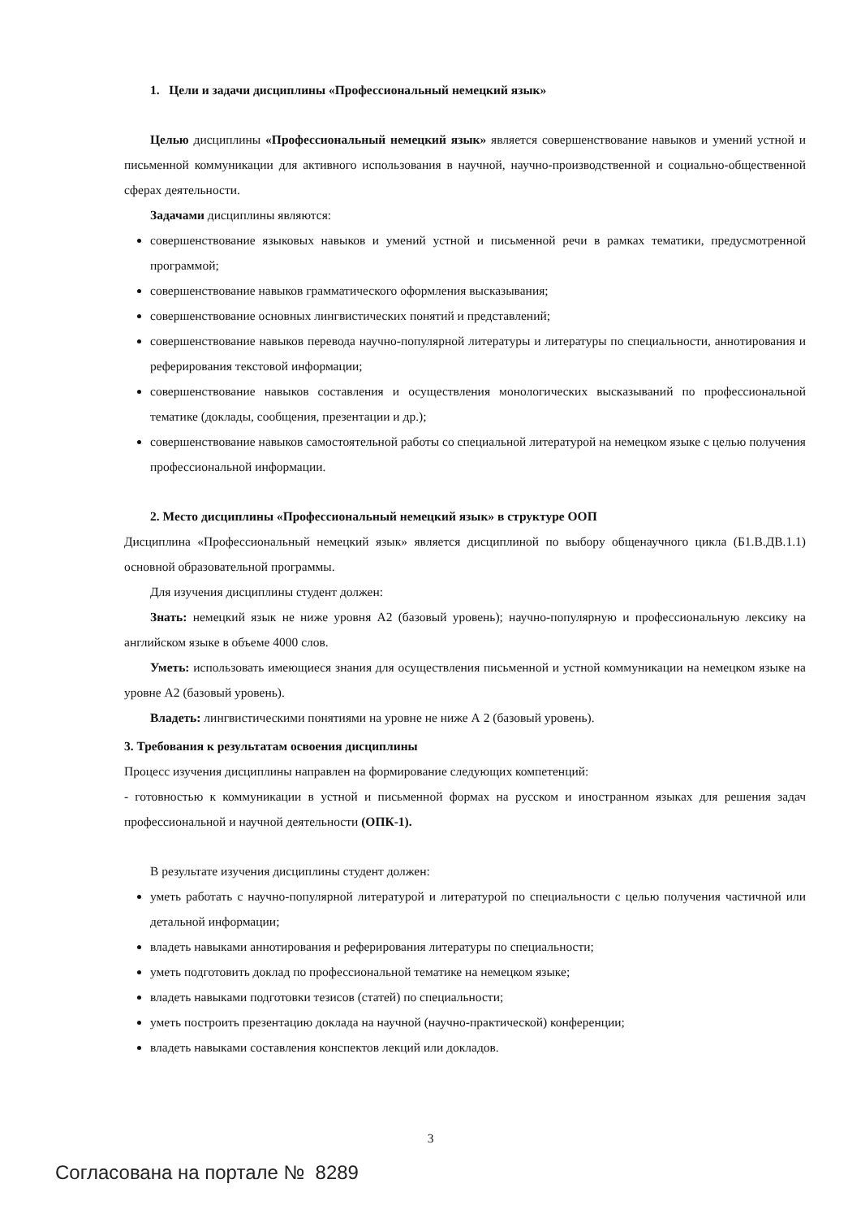1. Цели и задачи дисциплины «Профессиональный немецкий язык»
Целью дисциплины «Профессиональный немецкий язык» является совершенствование навыков и умений устной и письменной коммуникации для активного использования в научной, научно-производственной и социально-общественной сферах деятельности.
Задачами дисциплины являются:
совершенствование языковых навыков и умений устной и письменной речи в рамках тематики, предусмотренной программой;
совершенствование навыков грамматического оформления высказывания;
совершенствование основных лингвистических понятий и представлений;
совершенствование навыков перевода научно-популярной литературы и литературы по специальности, аннотирования и реферирования текстовой информации;
совершенствование навыков составления и осуществления монологических высказываний по профессиональной тематике (доклады, сообщения, презентации и др.);
совершенствование навыков самостоятельной работы со специальной литературой на немецком языке с целью получения профессиональной информации.
2. Место дисциплины «Профессиональный немецкий язык» в структуре ООП
Дисциплина «Профессиональный немецкий язык» является дисциплиной по выбору общенаучного цикла (Б1.В.ДВ.1.1) основной образовательной программы.
Для изучения дисциплины студент должен:
Знать: немецкий язык не ниже уровня А2 (базовый уровень); научно-популярную и профессиональную лексику на английском языке в объеме 4000 слов.
Уметь: использовать имеющиеся знания для осуществления письменной и устной коммуникации на немецком языке на уровне А2 (базовый уровень).
Владеть: лингвистическими понятиями на уровне не ниже А 2 (базовый уровень).
3. Требования к результатам освоения дисциплины
Процесс изучения дисциплины направлен на формирование следующих компетенций:
- готовностью к коммуникации в устной и письменной формах на русском и иностранном языках для решения задач профессиональной и научной деятельности (ОПК-1).
В результате изучения дисциплины студент должен:
уметь работать с научно-популярной литературой и литературой по специальности с целью получения частичной или детальной информации;
владеть навыками аннотирования и реферирования литературы по специальности;
уметь подготовить доклад по профессиональной тематике на немецком языке;
владеть навыками подготовки тезисов (статей) по специальности;
уметь построить презентацию доклада на научной (научно-практической) конференции;
владеть навыками составления конспектов лекций или докладов.
3
Согласована на портале № 8289